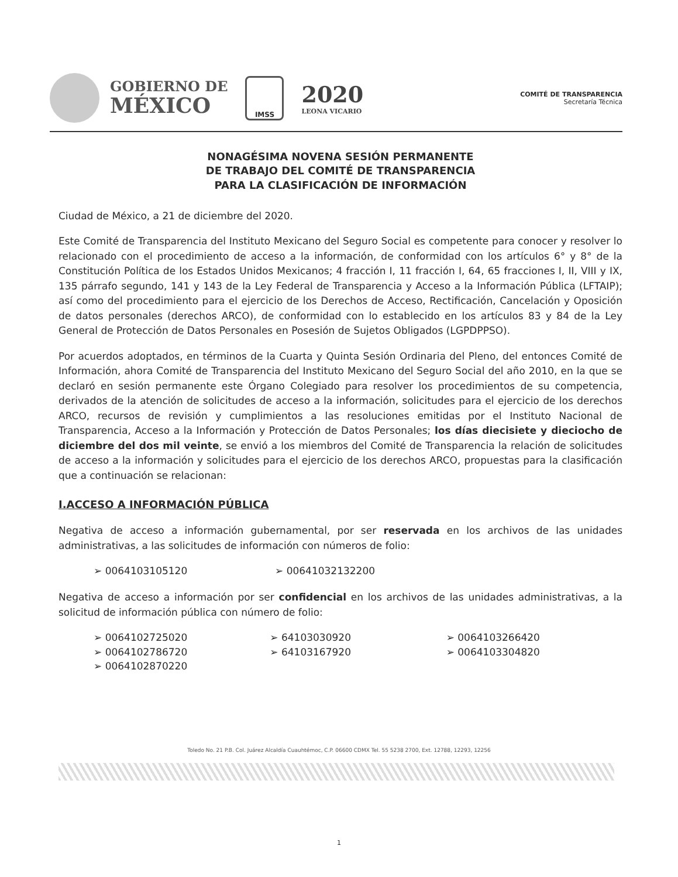GOBIERNO DE
MÉXICO
IMSS
2020
LEONA VICARIO
COMITÉ DE TRANSPARENCIA
Secretaría Técnica
NONAGÉSIMA NOVENA SESIÓN PERMANENTE
DE TRABAJO DEL COMITÉ DE TRANSPARENCIA
PARA LA CLASIFICACIÓN DE INFORMACIÓN
Ciudad de México, a 21 de diciembre del 2020.
Este Comité de Transparencia del Instituto Mexicano del Seguro Social es competente para conocer y resolver lo relacionado con el procedimiento de acceso a la información, de conformidad con los artículos 6° y 8° de la Constitución Política de los Estados Unidos Mexicanos; 4 fracción I, 11 fracción I, 64, 65 fracciones I, II, VIII y IX, 135 párrafo segundo, 141 y 143 de la Ley Federal de Transparencia y Acceso a la Información Pública (LFTAIP); así como del procedimiento para el ejercicio de los Derechos de Acceso, Rectificación, Cancelación y Oposición de datos personales (derechos ARCO), de conformidad con lo establecido en los artículos 83 y 84 de la Ley General de Protección de Datos Personales en Posesión de Sujetos Obligados (LGPDPPSO).
Por acuerdos adoptados, en términos de la Cuarta y Quinta Sesión Ordinaria del Pleno, del entonces Comité de Información, ahora Comité de Transparencia del Instituto Mexicano del Seguro Social del año 2010, en la que se declaró en sesión permanente este Órgano Colegiado para resolver los procedimientos de su competencia, derivados de la atención de solicitudes de acceso a la información, solicitudes para el ejercicio de los derechos ARCO, recursos de revisión y cumplimientos a las resoluciones emitidas por el Instituto Nacional de Transparencia, Acceso a la Información y Protección de Datos Personales; los días diecisiete y dieciocho de diciembre del dos mil veinte, se envió a los miembros del Comité de Transparencia la relación de solicitudes de acceso a la información y solicitudes para el ejercicio de los derechos ARCO, propuestas para la clasificación que a continuación se relacionan:
I.ACCESO A INFORMACIÓN PÚBLICA
Negativa de acceso a información gubernamental, por ser reservada en los archivos de las unidades administrativas, a las solicitudes de información con números de folio:
➢ 0064103105120 ➢ 00641032132200
Negativa de acceso a información por ser confidencial en los archivos de las unidades administrativas, a la solicitud de información pública con número de folio:
➢ 0064102725020
➢ 0064102786720
➢ 0064102870220
➢ 64103030920
➢ 64103167920
➢ 0064103266420
➢ 0064103304820
Toledo No. 21 P.B. Col. Juárez Alcaldía Cuauhtémoc, C.P. 06600 CDMX Tel. 55 5238 2700, Ext. 12788, 12293, 12256
1